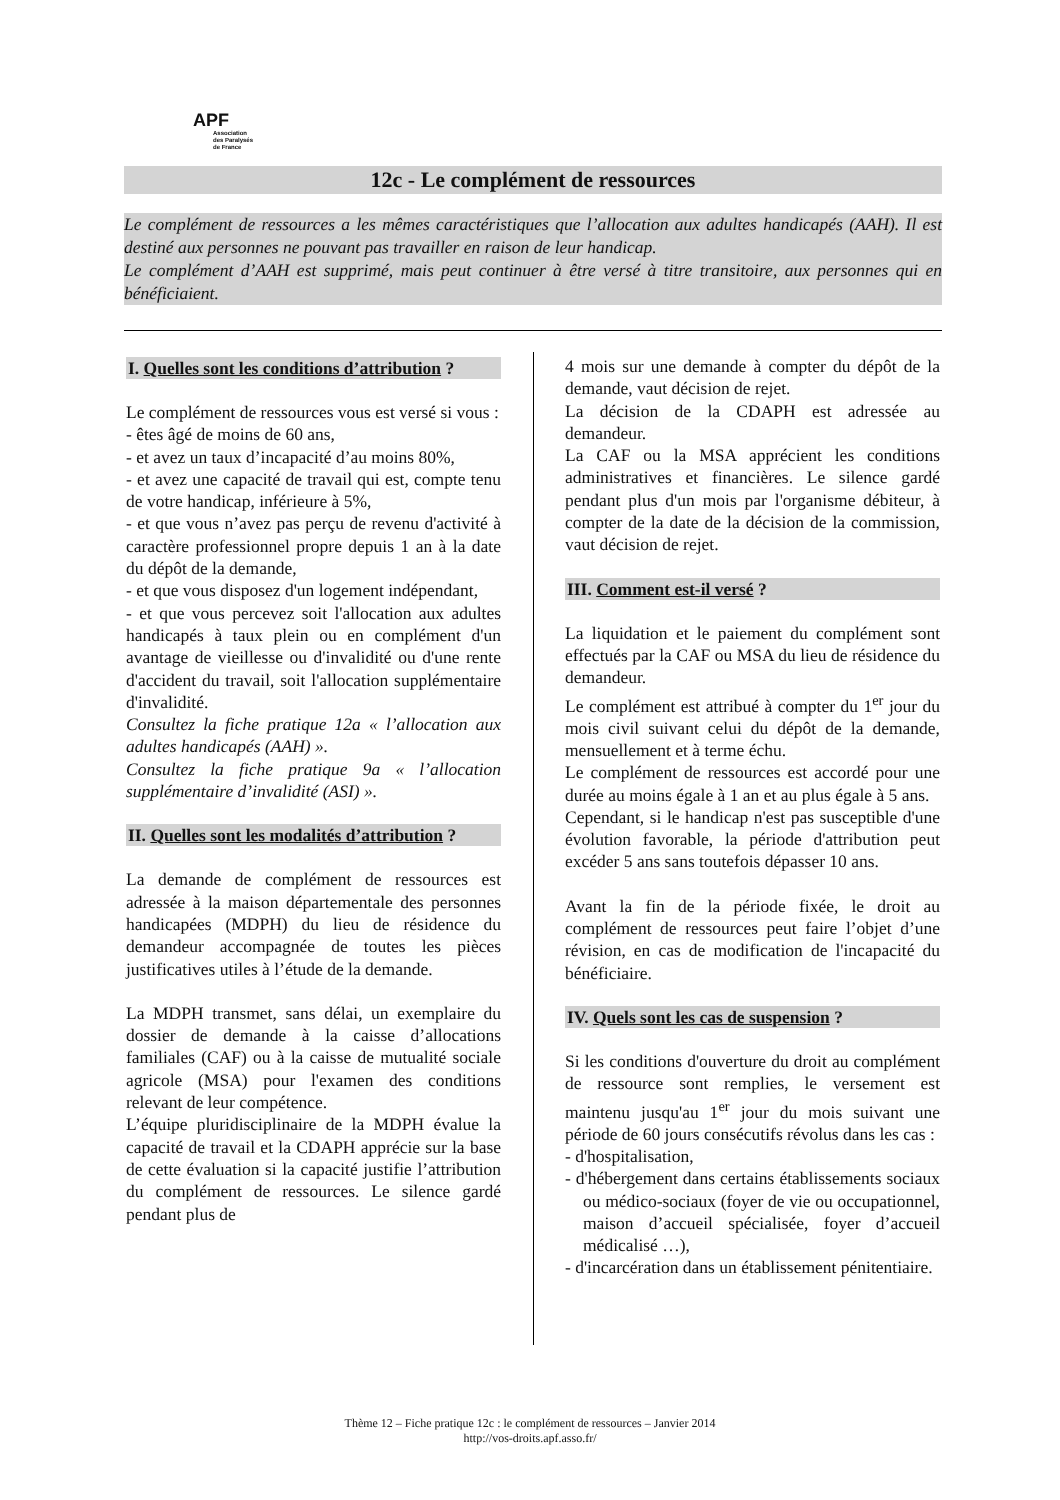APF
Association
des Paralysés
de France
12c - Le complément de ressources
Le complément de ressources a les mêmes caractéristiques que l’allocation aux adultes handicapés (AAH). Il est destiné aux personnes ne pouvant pas travailler en raison de leur handicap.
Le complément d’AAH est supprimé, mais peut continuer à être versé à titre transitoire, aux personnes qui en bénéficiaient.
I. Quelles sont les conditions d’attribution ?
Le complément de ressources vous est versé si vous :
- êtes âgé de moins de 60 ans,
- et avez un taux d’incapacité d’au moins 80%,
- et avez une capacité de travail qui est, compte tenu de votre handicap, inférieure à 5%,
- et que vous n’avez pas perçu de revenu d'activité à caractère professionnel propre depuis 1 an à la date du dépôt de la demande,
- et que vous disposez d'un logement indépendant,
- et que vous percevez soit l'allocation aux adultes handicapés à taux plein ou en complément d'un avantage de vieillesse ou d'invalidité ou d'une rente d'accident du travail, soit l'allocation supplémentaire d'invalidité.
Consultez la fiche pratique 12a « l’allocation aux adultes handicapés (AAH) ».
Consultez la fiche pratique 9a « l’allocation supplémentaire d’invalidité (ASI) ».
II. Quelles sont les modalités d’attribution ?
La demande de complément de ressources est adressée à la maison départementale des personnes handicapées (MDPH) du lieu de résidence du demandeur accompagnée de toutes les pièces justificatives utiles à l’étude de la demande.
La MDPH transmet, sans délai, un exemplaire du dossier de demande à la caisse d’allocations familiales (CAF) ou à la caisse de mutualité sociale agricole (MSA) pour l'examen des conditions relevant de leur compétence.
L’équipe pluridisciplinaire de la MDPH évalue la capacité de travail et la CDAPH apprécie sur la base de cette évaluation si la capacité justifie l’attribution du complément de ressources. Le silence gardé pendant plus de
4 mois sur une demande à compter du dépôt de la demande, vaut décision de rejet.
La décision de la CDAPH est adressée au demandeur.
La CAF ou la MSA apprécient les conditions administratives et financières. Le silence gardé pendant plus d'un mois par l'organisme débiteur, à compter de la date de la décision de la commission, vaut décision de rejet.
III. Comment est-il versé ?
La liquidation et le paiement du complément sont effectués par la CAF ou MSA du lieu de résidence du demandeur.
Le complément est attribué à compter du 1<sup>er</sup> jour du mois civil suivant celui du dépôt de la demande, mensuellement et à terme échu.
Le complément de ressources est accordé pour une durée au moins égale à 1 an et au plus égale à 5 ans.
Cependant, si le handicap n'est pas susceptible d'une évolution favorable, la période d'attribution peut excéder 5 ans sans toutefois dépasser 10 ans.
Avant la fin de la période fixée, le droit au complément de ressources peut faire l’objet d’une révision, en cas de modification de l'incapacité du bénéficiaire.
IV. Quels sont les cas de suspension ?
Si les conditions d'ouverture du droit au complément de ressource sont remplies, le versement est maintenu jusqu'au 1<sup>er</sup> jour du mois suivant une période de 60 jours consécutifs révolus dans les cas :
- d'hospitalisation,
- d'hébergement dans certains établissements sociaux ou médico-sociaux (foyer de vie ou occupationnel, maison d’accueil spécialisée, foyer d’accueil médicalisé …),
- d'incarcération dans un établissement pénitentiaire.
Thème 12 – Fiche pratique 12c : le complément de ressources – Janvier 2014
http://vos-droits.apf.asso.fr/